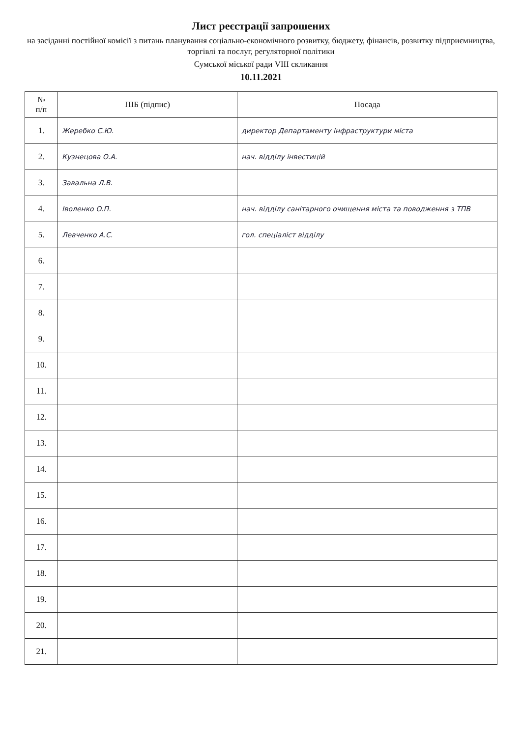Лист реєстрації запрошених
на засіданні постійної комісії з питань планування соціально-економічного розвитку, бюджету, фінансів, розвитку підприємництва, торгівлі та послуг, регуляторної політики
Сумської міської ради VIII скликання
10.11.2021
| № п/п | ПІБ (підпис) | Посада |
| --- | --- | --- |
| 1. | Жеребко С.Ю. | директор Департаменту інфраструктури міста |
| 2. | Кузнецова О.А. | нач. відділу інвестицій |
| 3. | Завальна Л.В. | |
| 4. | Іволенко О.П. | нач. відділу санітарного очищення міста та поводження з ТПВ |
| 5. | Левченко А.С. | гол. спеціаліст відділу |
| 6. | | |
| 7. | | |
| 8. | | |
| 9. | | |
| 10. | | |
| 11. | | |
| 12. | | |
| 13. | | |
| 14. | | |
| 15. | | |
| 16. | | |
| 17. | | |
| 18. | | |
| 19. | | |
| 20. | | |
| 21. | | |